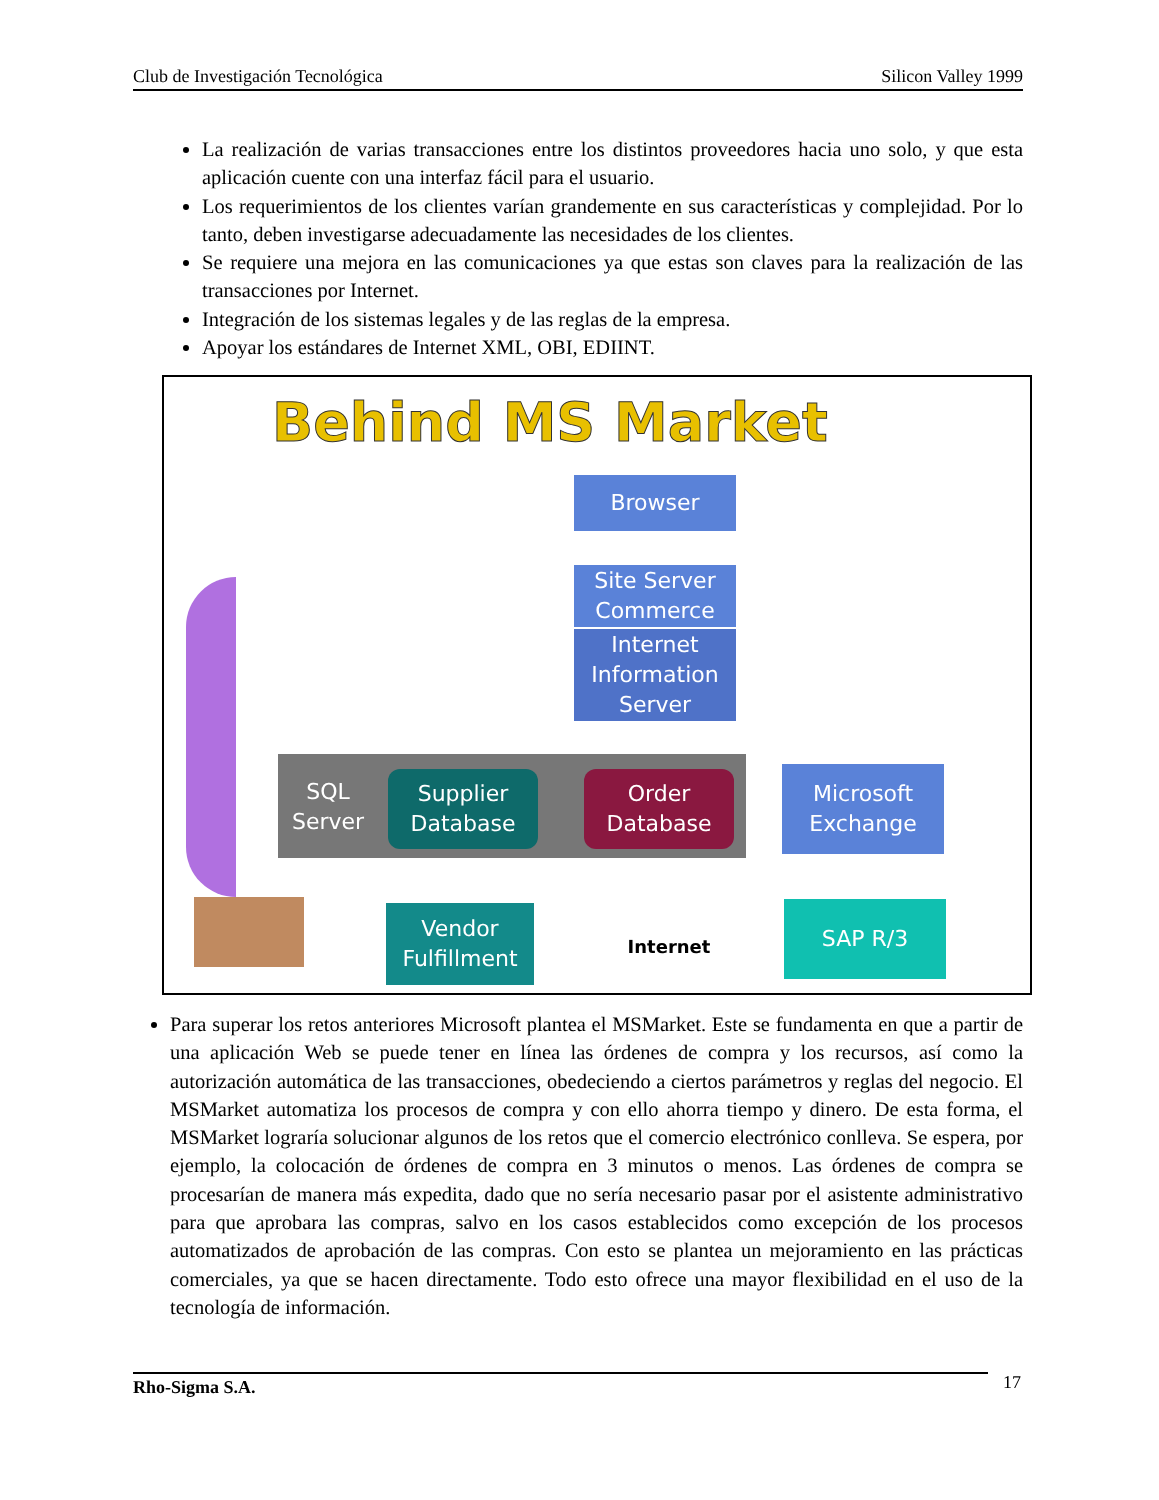Club de Investigación Tecnológica Silicon Valley 1999
La realización de varias transacciones entre los distintos proveedores hacia uno solo, y que esta aplicación cuente con una interfaz fácil para el usuario.
Los requerimientos de los clientes varían grandemente en sus características y complejidad. Por lo tanto, deben investigarse adecuadamente las necesidades de los clientes.
Se requiere una mejora en las comunicaciones ya que estas son claves para la realización de las transacciones por Internet.
Integración de los sistemas legales y de las reglas de la empresa.
Apoyar los estándares de Internet XML, OBI, EDIINT.
Behind MS Market
Browser
Site Server Commerce
Internet Information Server
SQL Server
Supplier Database
Order Database
Microsoft Exchange
Vendor Fulfillment
Internet
SAP R/3
Para superar los retos anteriores Microsoft plantea el MSMarket. Este se fundamenta en que a partir de una aplicación Web se puede tener en línea las órdenes de compra y los recursos, así como la autorización automática de las transacciones, obedeciendo a ciertos parámetros y reglas del negocio. El MSMarket automatiza los procesos de compra y con ello ahorra tiempo y dinero. De esta forma, el MSMarket lograría solucionar algunos de los retos que el comercio electrónico conlleva. Se espera, por ejemplo, la colocación de órdenes de compra en 3 minutos o menos. Las órdenes de compra se procesarían de manera más expedita, dado que no sería necesario pasar por el asistente administrativo para que aprobara las compras, salvo en los casos establecidos como excepción de los procesos automatizados de aprobación de las compras. Con esto se plantea un mejoramiento en las prácticas comerciales, ya que se hacen directamente. Todo esto ofrece una mayor flexibilidad en el uso de la tecnología de información.
Rho-Sigma S.A. 17